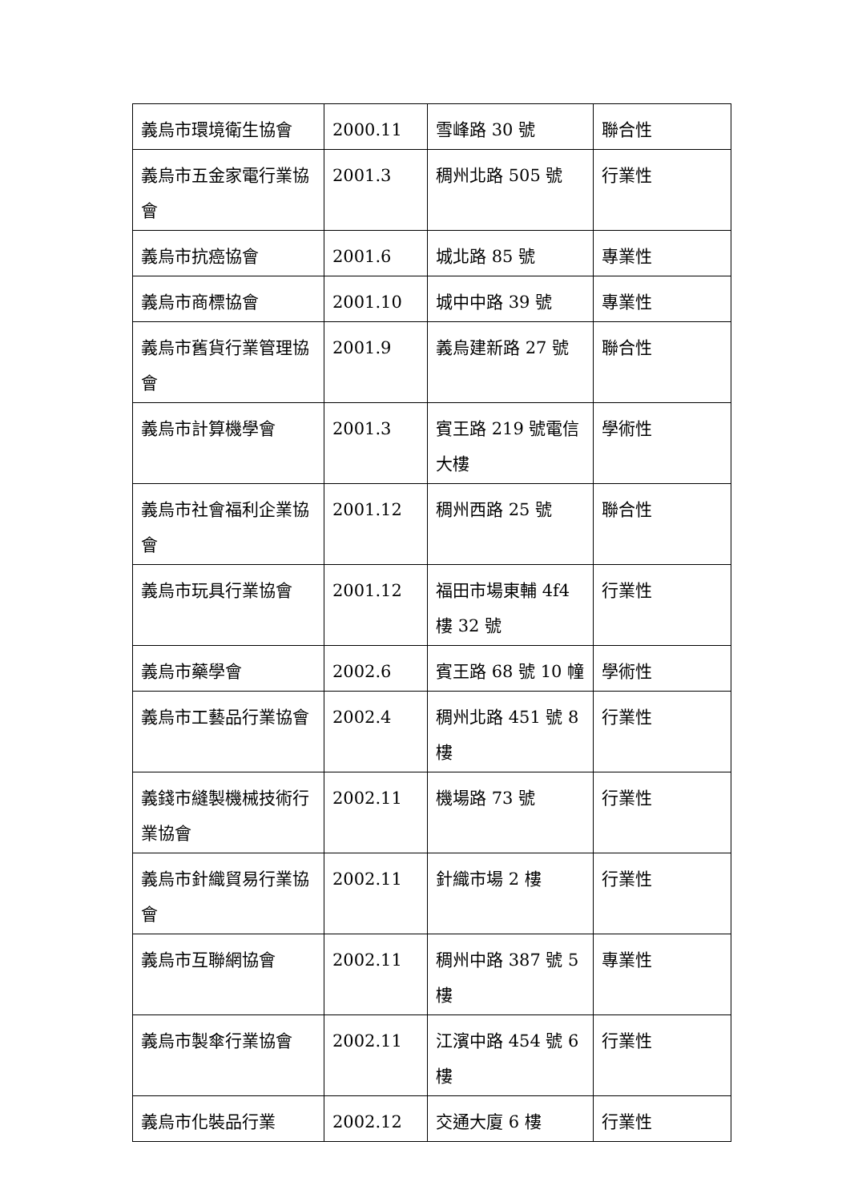| 義烏市環境衛生協會 | 2000.11 | 雪峰路 30 號 | 聯合性 |
| 義烏市五金家電行業協會 | 2001.3 | 稠州北路 505 號 | 行業性 |
| 義烏市抗癌協會 | 2001.6 | 城北路 85 號 | 專業性 |
| 義烏市商標協會 | 2001.10 | 城中中路 39 號 | 專業性 |
| 義烏市舊貨行業管理協會 | 2001.9 | 義烏建新路 27 號 | 聯合性 |
| 義烏市計算機學會 | 2001.3 | 賓王路 219 號電信大樓 | 學術性 |
| 義烏市社會福利企業協會 | 2001.12 | 稠州西路 25 號 | 聯合性 |
| 義烏市玩具行業協會 | 2001.12 | 福田市場東輔 4f4 樓 32 號 | 行業性 |
| 義烏市藥學會 | 2002.6 | 賓王路 68 號 10 幢 | 學術性 |
| 義烏市工藝品行業協會 | 2002.4 | 稠州北路 451 號 8 樓 | 行業性 |
| 義錢市縫製機械技術行業協會 | 2002.11 | 機場路 73 號 | 行業性 |
| 義烏市針織貿易行業協會 | 2002.11 | 針織市場 2 樓 | 行業性 |
| 義烏市互聯網協會 | 2002.11 | 稠州中路 387 號 5 樓 | 專業性 |
| 義烏市製傘行業協會 | 2002.11 | 江濱中路 454 號 6 樓 | 行業性 |
| 義烏市化裝品行業 | 2002.12 | 交通大廈 6 樓 | 行業性 |